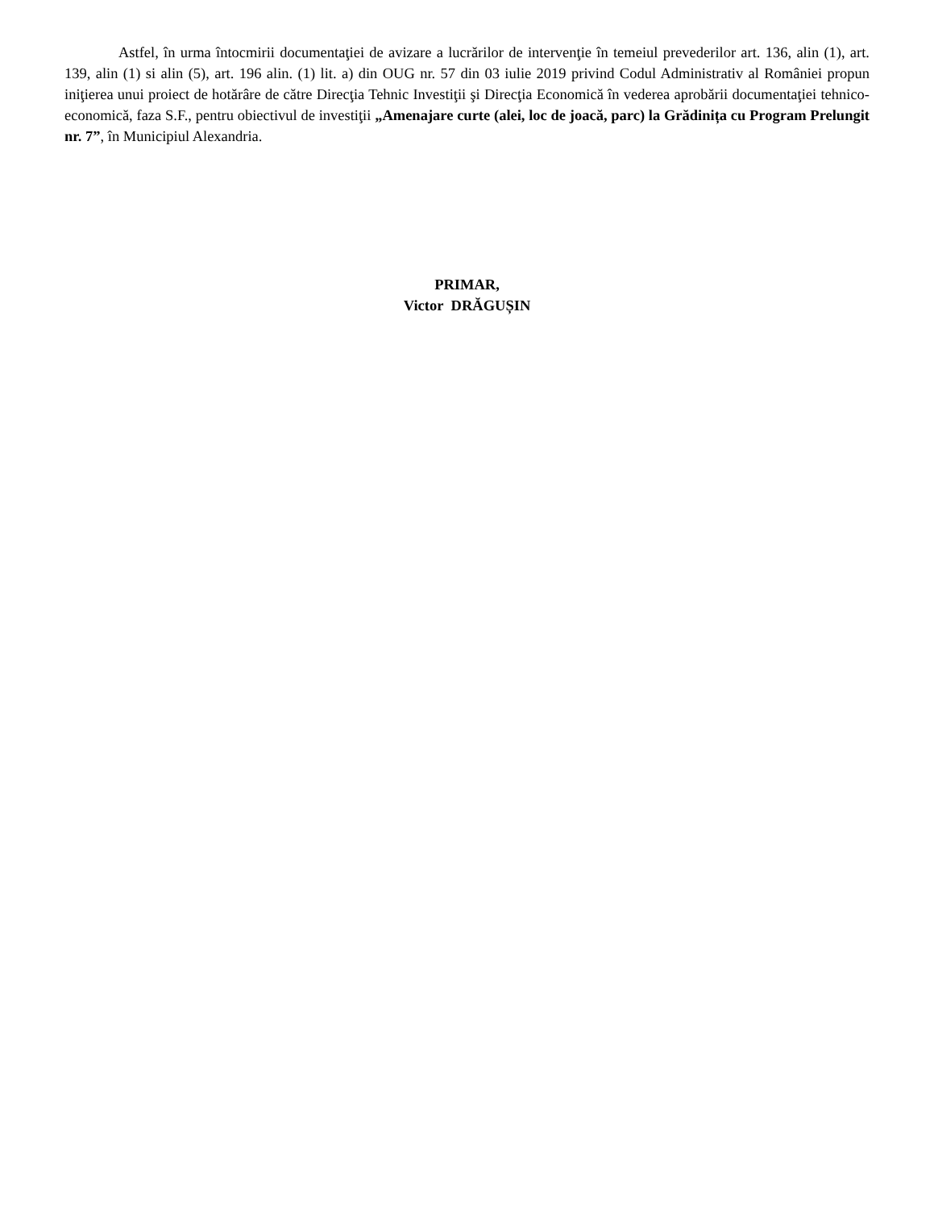Astfel, în urma întocmirii documentaţiei de avizare a lucrărilor de intervenţie în temeiul prevederilor art. 136, alin (1), art. 139, alin (1) si alin (5), art. 196 alin. (1) lit. a) din OUG nr. 57 din 03 iulie 2019 privind Codul Administrativ al României propun iniţierea unui proiect de hotărâre de către Direcţia Tehnic Investiţii şi Direcţia Economică în vederea aprobării documentaţiei tehnico-economică, faza S.F., pentru obiectivul de investiţii „Amenajare curte (alei, loc de joacă, parc) la Grădinița cu Program Prelungit nr. 7”, în Municipiul Alexandria.
PRIMAR,
Victor DRĂGUȘIN